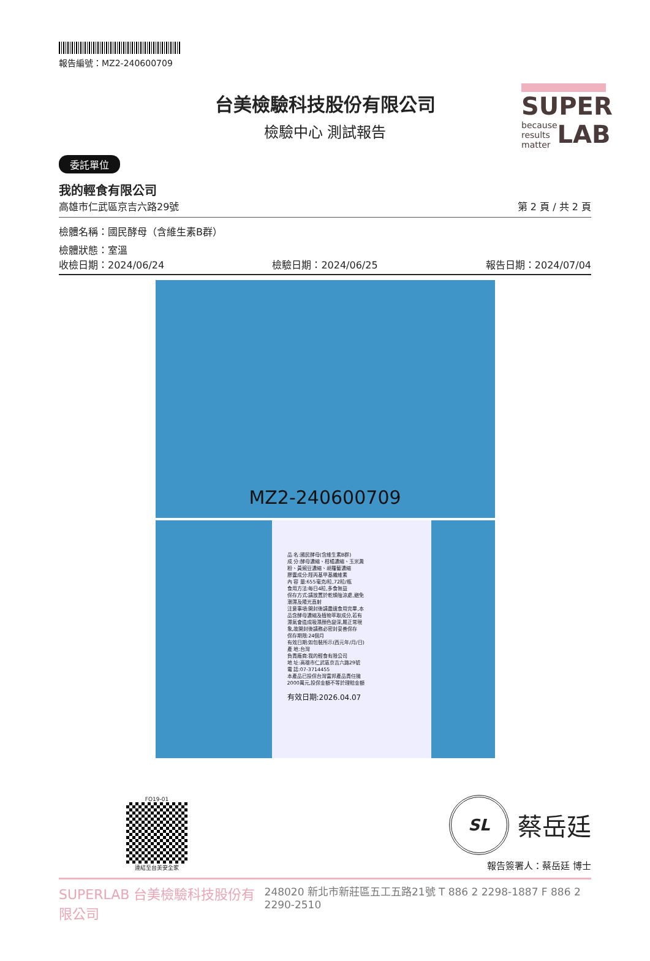SUPER
because
results
matter
LAB
報告編號：MZ2-240600709
台美檢驗科技股份有限公司
檢驗中心 測試報告
委託單位
我的輕食有限公司
高雄市仁武區京吉六路29號 第 2 頁 / 共 2 頁
檢體名稱：國民酵母（含維生素B群）
檢體狀態：室溫
收檢日期：2024/06/24 檢驗日期：2024/06/25 報告日期：2024/07/04
MZ2-240600709
品 名:國民酵母(含維生素B群)
成 分:酵母濃縮、柑橘濃縮、玉米澱粉、黃豌豆濃縮、胡蘿蔔濃縮
膠囊成分:羥丙基甲基纖維素
內 容 量:655毫克/粒,72粒/瓶
食用方法:每日4粒,多食無益
保存方式:請放置於乾燥陰涼處,避免潮濕及陽光直射
注意事項:開封後請盡速食用完畢,本品含酵母濃縮及植物萃取成分,若有濕氣會造成吸濕顏色變深,屬正常現象,故開封後請務必密封妥善保存
保存期限:24個月
有效日期:如包裝所示(西元年/月/日)
產 地:台灣
負責廠商:我的輕食有限公司
地 址:高雄市仁武區京吉六路29號
電 話:07-3714455
本產品已投保台灣富邦產品責任險2000萬元,投保金額不等於理賠金額
有效日期:2026.04.07
FO19-01
連結至台美安全家
SL
蔡岳廷
報告簽署人：蔡岳廷 博士
SUPERLAB 台美檢驗科技股份有限公司 248020 新北市新莊區五工五路21號 T 886 2 2298-1887 F 886 2 2290-2510